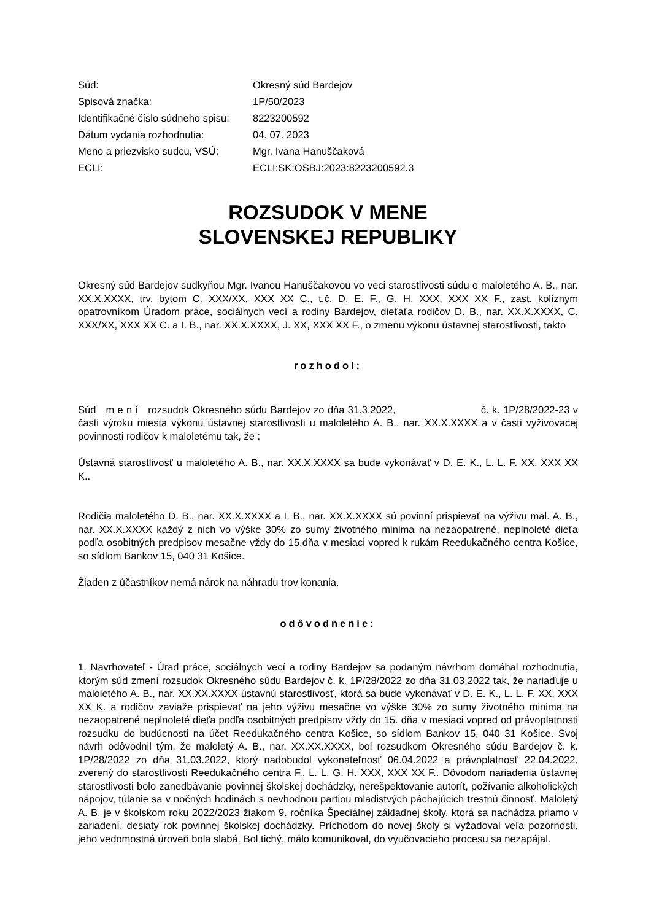| Súd: | Okresný súd Bardejov |
| Spisová značka: | 1P/50/2023 |
| Identifikačné číslo súdneho spisu: | 8223200592 |
| Dátum vydania rozhodnutia: | 04. 07. 2023 |
| Meno a priezvisko sudcu, VSÚ: | Mgr. Ivana Hanuščaková |
| ECLI: | ECLI:SK:OSBJ:2023:8223200592.3 |
ROZSUDOK V MENE
SLOVENSKEJ REPUBLIKY
Okresný súd Bardejov sudkyňou Mgr. Ivanou Hanuščakovou vo veci starostlivosti súdu o maloletého A. B., nar. XX.X.XXXX, trv. bytom C. XXX/XX, XXX XX C., t.č. D. E. F., G. H. XXX, XXX XX F., zast. kolíznym opatrovníkom Úradom práce, sociálnych vecí a rodiny Bardejov, dieťaťa rodičov D. B., nar. XX.X.XXXX, C. XXX/XX, XXX XX C. a I. B., nar. XX.X.XXXX, J. XX, XXX XX F., o zmenu výkonu ústavnej starostlivosti, takto
rozhodol:
Súd m e n í rozsudok Okresného súdu Bardejov zo dňa 31.3.2022, č. k. 1P/28/2022-23 v časti výroku miesta výkonu ústavnej starostlivosti u maloletého A. B., nar. XX.X.XXXX a v časti vyživovacej povinnosti rodičov k maloletému tak, že :
Ústavná starostlivosť u maloletého A. B., nar. XX.X.XXXX sa bude vykonávať v D. E. K., L. L. F. XX, XXX XX K..
Rodičia maloletého D. B., nar. XX.X.XXXX a I. B., nar. XX.X.XXXX sú povinní prispievať na výživu mal. A. B., nar. XX.X.XXXX každý z nich vo výške 30% zo sumy životného minima na nezaopatrené, neplnoleté dieťa podľa osobitných predpisov mesačne vždy do 15.dňa v mesiaci vopred k rukám Reedukačného centra Košice, so sídlom Bankov 15, 040 31 Košice.
Žiaden z účastníkov nemá nárok na náhradu trov konania.
odôvodnenie:
1. Navrhovateľ - Úrad práce, sociálnych vecí a rodiny Bardejov sa podaným návrhom domáhal rozhodnutia, ktorým súd zmení rozsudok Okresného súdu Bardejov č. k. 1P/28/2022 zo dňa 31.03.2022 tak, že nariaďuje u maloletého A. B., nar. XX.XX.XXXX ústavnú starostlivosť, ktorá sa bude vykonávať v D. E. K., L. L. F. XX, XXX XX K. a rodičov zaviaže prispievať na jeho výživu mesačne vo výške 30% zo sumy životného minima na nezaopatrené neplnoleté dieťa podľa osobitných predpisov vždy do 15. dňa v mesiaci vopred od právoplatnosti rozsudku do budúcnosti na účet Reedukačného centra Košice, so sídlom Bankov 15, 040 31 Košice. Svoj návrh odôvodnil tým, že maloletý A. B., nar. XX.XX.XXXX, bol rozsudkom Okresného súdu Bardejov č. k. 1P/28/2022 zo dňa 31.03.2022, ktorý nadobudol vykonateľnosť 06.04.2022 a právoplatnosť 22.04.2022, zverený do starostlivosti Reedukačného centra F., L. L. G. H. XXX, XXX XX F.. Dôvodom nariadenia ústavnej starostlivosti bolo zanedbávanie povinnej školskej dochádzky, nerešpektovanie autorít, požívanie alkoholických nápojov, túlanie sa v nočných hodinách s nevhodnou partiou mladistvých páchajúcich trestnú činnosť. Maloletý A. B. je v školskom roku 2022/2023 žiakom 9. ročníka Špeciálnej základnej školy, ktorá sa nachádza priamo v zariadení, desiaty rok povinnej školskej dochádzky. Príchodom do novej školy si vyžadoval veľa pozornosti, jeho vedomostná úroveň bola slabá. Bol tichý, málo komunikoval, do vyučovacieho procesu sa nezapájal.